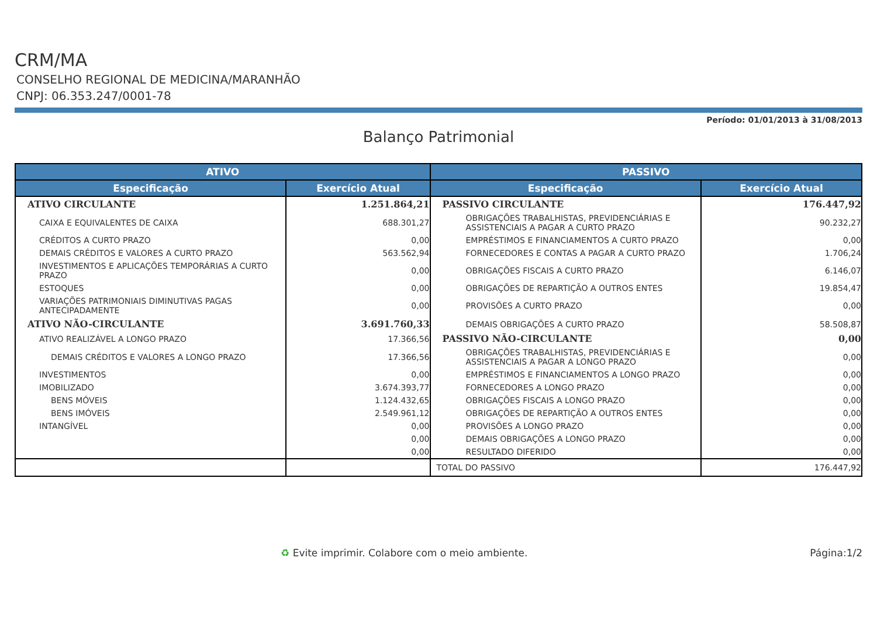CRM/MA
CONSELHO REGIONAL DE MEDICINA/MARANHÃO
CNPJ: 06.353.247/0001-78
Período: 01/01/2013 à 31/08/2013
Balanço Patrimonial
| ATIVO | | PASSIVO | |
| --- | --- | --- | --- |
| Especificação | Exercício Atual | Especificação | Exercício Atual |
| ATIVO CIRCULANTE | 1.251.864,21 | PASSIVO CIRCULANTE | 176.447,92 |
| CAIXA E EQUIVALENTES DE CAIXA | 688.301,27 | OBRIGAÇÕES TRABALHISTAS, PREVIDENCIÁRIAS E ASSISTENCIAIS A PAGAR A CURTO PRAZO | 90.232,27 |
| CRÉDITOS A CURTO PRAZO | 0,00 | EMPRÉSTIMOS E FINANCIAMENTOS A CURTO PRAZO | 0,00 |
| DEMAIS CRÉDITOS E VALORES A CURTO PRAZO | 563.562,94 | FORNECEDORES E CONTAS A PAGAR A CURTO PRAZO | 1.706,24 |
| INVESTIMENTOS E APLICAÇÕES TEMPORÁRIAS A CURTO PRAZO | 0,00 | OBRIGAÇÕES FISCAIS A CURTO PRAZO | 6.146,07 |
| ESTOQUES | 0,00 | OBRIGAÇÕES DE REPARTIÇÃO A OUTROS ENTES | 19.854,47 |
| VARIAÇÕES PATRIMONIAIS DIMINUTIVAS PAGAS ANTECIPADAMENTE | 0,00 | PROVISÕES A CURTO PRAZO | 0,00 |
| ATIVO NÃO-CIRCULANTE | 3.691.760,33 | DEMAIS OBRIGAÇÕES A CURTO PRAZO | 58.508,87 |
| ATIVO REALIZÁVEL A LONGO PRAZO | 17.366,56 | PASSIVO NÃO-CIRCULANTE | 0,00 |
| DEMAIS CRÉDITOS E VALORES A LONGO PRAZO | 17.366,56 | OBRIGAÇÕES TRABALHISTAS, PREVIDENCIÁRIAS E ASSISTENCIAIS A PAGAR A LONGO PRAZO | 0,00 |
| INVESTIMENTOS | 0,00 | EMPRÉSTIMOS E FINANCIAMENTOS A LONGO PRAZO | 0,00 |
| IMOBILIZADO | 3.674.393,77 | FORNECEDORES A LONGO PRAZO | 0,00 |
| BENS MÓVEIS | 1.124.432,65 | OBRIGAÇÕES FISCAIS A LONGO PRAZO | 0,00 |
| BENS IMÓVEIS | 2.549.961,12 | OBRIGAÇÕES DE REPARTIÇÃO A OUTROS ENTES | 0,00 |
| INTANGÍVEL | 0,00 | PROVISÕES A LONGO PRAZO | 0,00 |
| | 0,00 | DEMAIS OBRIGAÇÕES A LONGO PRAZO | 0,00 |
| | 0,00 | RESULTADO DIFERIDO | 0,00 |
| | | TOTAL DO PASSIVO | 176.447,92 |
♻ Evite imprimir. Colabore com o meio ambiente. Página:1/2